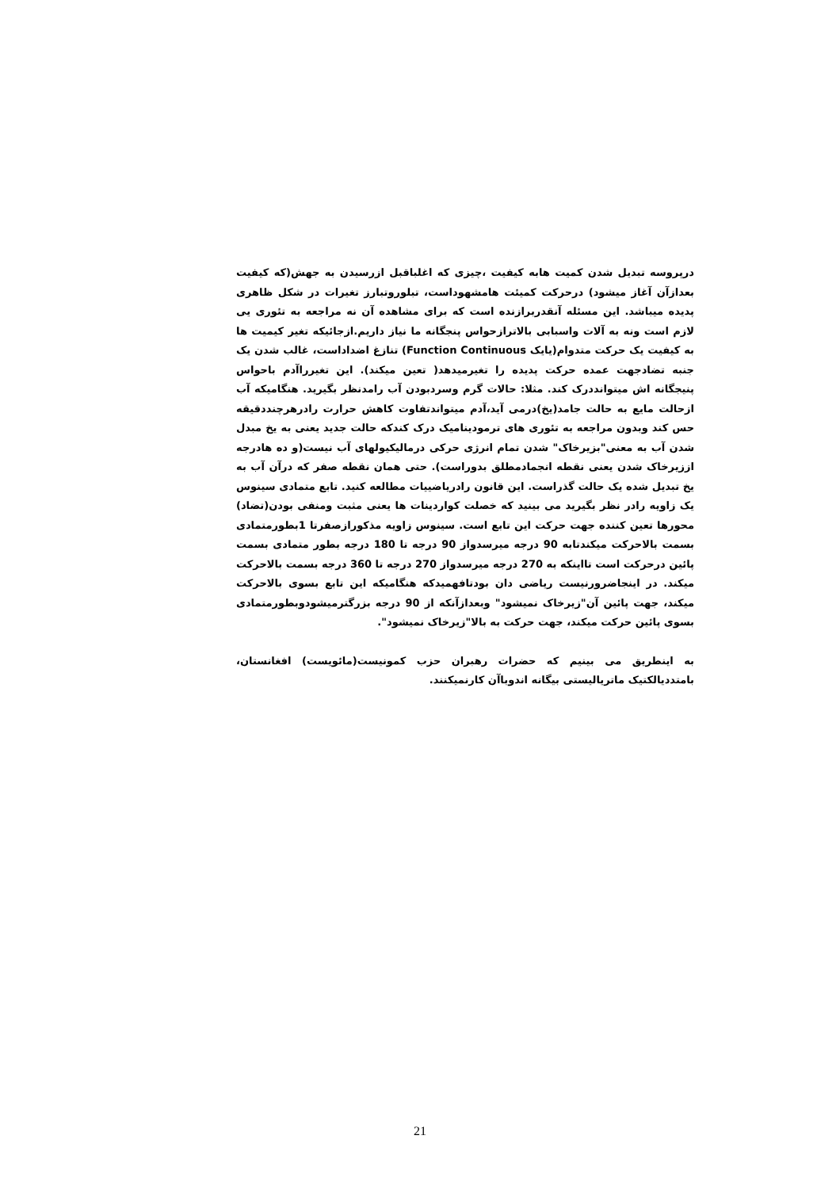درپروسه تبدیل شدن کمیت هابه کیفیت ،چیزی که اغلباقبل ازرسیدن به جهش(که کیفیت بعدازآن آغاز میشود) درحرکت کمیئت هامشهوداست، تبلوروتبارز تغیرات در شکل ظاهری پدیده میباشد. این مسئله آنقدربرازنده است که برای مشاهده آن نه مراجعه به تئوری یی لازم است ونه به آلات واسبابی بالاترازحواس پنجگانه ما نیاز داریم.ازجائیکه تغیر کیمیت ها به کیفیت یک حرکت متدوام(یایک Function Continuous) تنازغ اضداداست، غالب شدن یک جنبه تضادجهت عمده حرکت پدیده را تغیرمیدهد( تعین میکند). این تغیرراآدم باحواس پنیجگانه اش میتوانددرک کند. مثلا: حالات گرم وسردبودن آب رامدنظر بگیرید. هنگامیکه آب ازحالت مایع به حالت جامد(یخ)درمی آید،آدم میتواندتفاوت کاهش حرارت رادرهرچنددقیقه حس کند وبدون مراجعه به تئوری های ترمودینامیک درک کندکه حالت جدید یعنی به یخ مبدل شدن آب به معنی"بزیرخاک" شدن تمام انرژی حرکی درمالیکیولهای آب نیست(و ده هادرجه اززیرخاک شدن یعنی نقطه انجمادمطلق بدوراست). حتی همان نقطه صفر که درآن آب به یخ تبدیل شده یک حالت گذراست. این قانون رادریاضییات مطالعه کنید. تابع متمادی سینوس یک زاویه رادر نظر بگیرید می بینید که خصلت کواردینات ها یعنی مثبت ومنفی بودن(تضاد) محورها تعین کننده جهت حرکت این تابع است. سینوس زاویه مذکورازصفرتا 1بطورمتمادی بسمت بالاحرکت میکندتابه 90 درجه میرسدواز 90 درجه تا 180 درجه بطور متمادی بسمت پائین درحرکت است تااینکه به 270 درجه میرسدواز 270 درجه تا 360 درجه بسمت بالاحرکت میکند. در اینجاضرورنیست ریاضی دان بودتافهمیدکه هنگامیکه این تابع بسوی بالاحرکت میکند، جهت پائین آن"زیرخاک نمیشود" وبعدازآنکه از 90 درجه بزرگترمیشودوبطورمتمادی بسوی پائین حرکت میکند، جهت حرکت به بالا"زیرخاک نمیشود".
به اینطریق می بینیم که حضرات رهبران حزب کمونیست(مائویست) افغانستان، بامتددیالکتیک ماتریالیستی بیگانه اندوباآن کارنمیکنند.
21